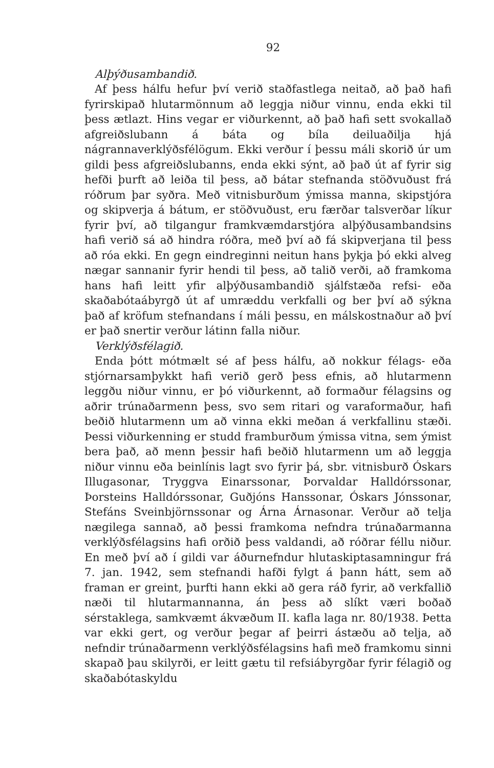92
Alþýðusambandið.
Af þess hálfu hefur því verið staðfastlega neitað, að það hafi fyrirskipað hlutarmönnum að leggja niður vinnu, enda ekki til þess ætlazt. Hins vegar er viðurkennt, að það hafi sett svokallað afgreiðslubann á báta og bíla deiluaðilja hjá nágrannaverklýðsfélögum. Ekki verður í þessu máli skorið úr um gildi þess afgreiðslubanns, enda ekki sýnt, að það út af fyrir sig hefði þurft að leiða til þess, að bátar stefnanda stöðvuðust frá róðrum þar syðra. Með vitnisburðum ýmissa manna, skipstjóra og skipverja á bátum, er stöðvuðust, eru færðar talsverðar líkur fyrir því, að tilgangur framkvæmdarstjóra alþýðusambandsins hafi verið sá að hindra róðra, með því að fá skipverjana til þess að róa ekki. En gegn eindreginni neitun hans þykja þó ekki alveg nægar sannanir fyrir hendi til þess, að talið verði, að framkoma hans hafi leitt yfir alþýðusambandið sjálfstæða refsi- eða skaðabótaábyrgð út af umræddu verkfalli og ber því að sýkna það af kröfum stefnandans í máli þessu, en málskostnaður að því er það snertir verður látinn falla niður.
Verklýðsfélagið.
Enda þótt mótmælt sé af þess hálfu, að nokkur félags- eða stjórnarsamþykkt hafi verið gerð þess efnis, að hlutarmenn leggðu niður vinnu, er þó viðurkennt, að formaður félagsins og aðrir trúnaðarmenn þess, svo sem ritari og varaformaður, hafi beðið hlutarmenn um að vinna ekki meðan á verkfallinu stæði. Þessi viðurkenning er studd framburðum ýmissa vitna, sem ýmist bera það, að menn þessir hafi beðið hlutarmenn um að leggja niður vinnu eða beinlínis lagt svo fyrir þá, sbr. vitnisburð Óskars Illugasonar, Tryggva Einarssonar, Þorvaldar Halldórssonar, Þorsteins Halldórssonar, Guðjóns Hanssonar, Óskars Jónssonar, Stefáns Sveinbjörnssonar og Árna Árnasonar. Verður að telja nægilega sannað, að þessi framkoma nefndra trúnaðarmanna verklýðsfélagsins hafi orðið þess valdandi, að róðrar féllu niður. En með því að í gildi var áðurnefndur hlutaskiptasamningur frá 7. jan. 1942, sem stefnandi hafði fylgt á þann hátt, sem að framan er greint, þurfti hann ekki að gera ráð fyrir, að verkfallið næði til hlutarmannanna, án þess að slíkt væri boðað sérstaklega, samkvæmt ákvæðum II. kafla laga nr. 80/1938. Þetta var ekki gert, og verður þegar af þeirri ástæðu að telja, að nefndir trúnaðarmenn verklýðsfélagsins hafi með framkomu sinni skapað þau skilyrði, er leitt gætu til refsiábyrgðar fyrir félagið og skaðabótaskyldu